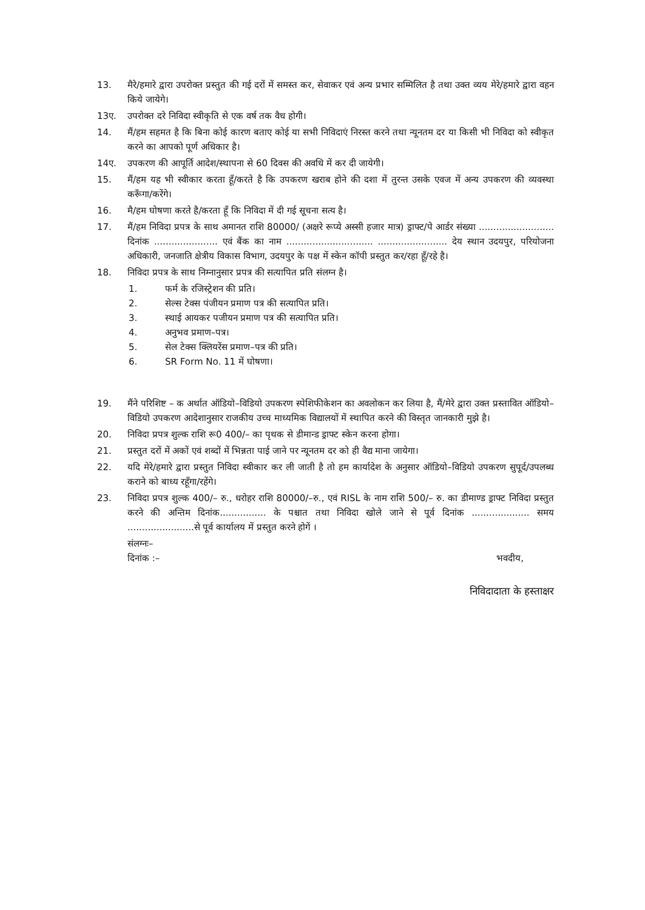13. मैरे/हमारे द्वारा उपरोक्त प्रस्तुत की गई दरों में समस्त कर, सेवाकर एवं अन्य प्रभार सम्मिलित है तथा उक्त व्यय मेरे/हमारे द्वारा वहन किये जायेगे।
13ए. उपरोक्त दरे निविदा स्वीकृति से एक वर्ष तक वैध होगी।
14. मैं/हम सहमत है कि बिना कोई कारण बताए कोई या सभी निविदाएं निरस्त करने तथा न्यूनतम दर या किसी भी निविदा को स्वीकृत करने का आपको पूर्ण अधिकार है।
14ए. उपकरण की आपूर्ति आदेश/स्थापना से 60 दिवस की अवधि में कर दी जायेगी।
15. मैं/हम यह भी स्वीकार करता हूँ/करते है कि उपकरण खराब होने की दशा में तुरन्त उसके एवज में अन्य उपकरण की व्यवस्था करूँगा/करेंगे।
16. मै/हम घोषणा करते है/करता हूँ कि निविदा में दी गई सूचना सत्य है।
17. मैं/हम निविदा प्रपत्र के साथ अमानत राशि 80000/ (अक्षरे रूप्ये अस्सी हजार मात्र) ड्राफ्ट/पे आर्डर संख्या .......................... दिनांक ...................... एवं बैंक का नाम .............................. ........................ देय स्थान उदयपुर, परियोजना अधिकारी, जनजाति क्षेत्रीय विकास विभाग, उदयपुर के पक्ष में स्केन कॉपी प्रस्तुत कर/रहा हूँ/रहे है।
18. निविदा प्रपत्र के साथ निम्नानुसार प्रपत्र की सत्यापित प्रति संलग्न है।
1. फर्म के रजिस्ट्रेशन की प्रति।
2. सेल्स टेक्स पंजीयन प्रमाण पत्र की सत्यापित प्रति।
3. स्थाई आयकर पजीयन प्रमाण पत्र की सत्यापित प्रति।
4. अनुभव प्रमाण–पत्र।
5. सेल टेक्स क्लियरेंस प्रमाण–पत्र की प्रति।
6. SR Form No. 11 में घोषणा।
19. मैंने परिशिष्ट – क अर्थात ऑडियो–विडियो उपकरण स्पेशिफीकेशन का अवलोकन कर लिया है, मैं/मेरे द्वारा उक्त प्रस्तावित ऑडियो–विडियो उपकरण आदेशानुसार राजकीय उच्च माध्यमिक विद्यालयों में स्थापित करने की विस्तृत जानकारी मुझे है।
20. निविदा प्रपत्र शुल्क राशि रू0 400/– का पृथक से डीमान्ड ड्राफ्ट स्केन करना होगा।
21. प्रस्तुत दरों में अकों एवं शब्दों में भिन्नता पाई जाने पर न्यूनतम दर को ही वैद्य माना जायेगा।
22. यदि मेरे/हमारे द्वारा प्रस्तुत निविदा स्वीकार कर ली जाती है तो हम कार्यादेश के अनुसार ऑडियो–विडियो उपकरण सुपूर्द/उपलब्ध कराने को बाध्य रहूँगा/रहेंगे।
23. निविदा प्रपत्र शुल्क 400/– रु., धरोहर राशि 80000/–रु., एवं RISL के नाम राशि 500/– रु. का डीमाण्ड ड्राफ्ट निविदा प्रस्तुत करने की अन्तिम दिनांक................ के पश्चात तथा निविदा खोले जाने से पूर्व दिनांक .................... समय .......................से पूर्व कार्यालय में प्रस्तुत करने होगें ।
संलग्नः–
दिनांक :– भवदीय,
निविदादाता के हस्ताक्षर